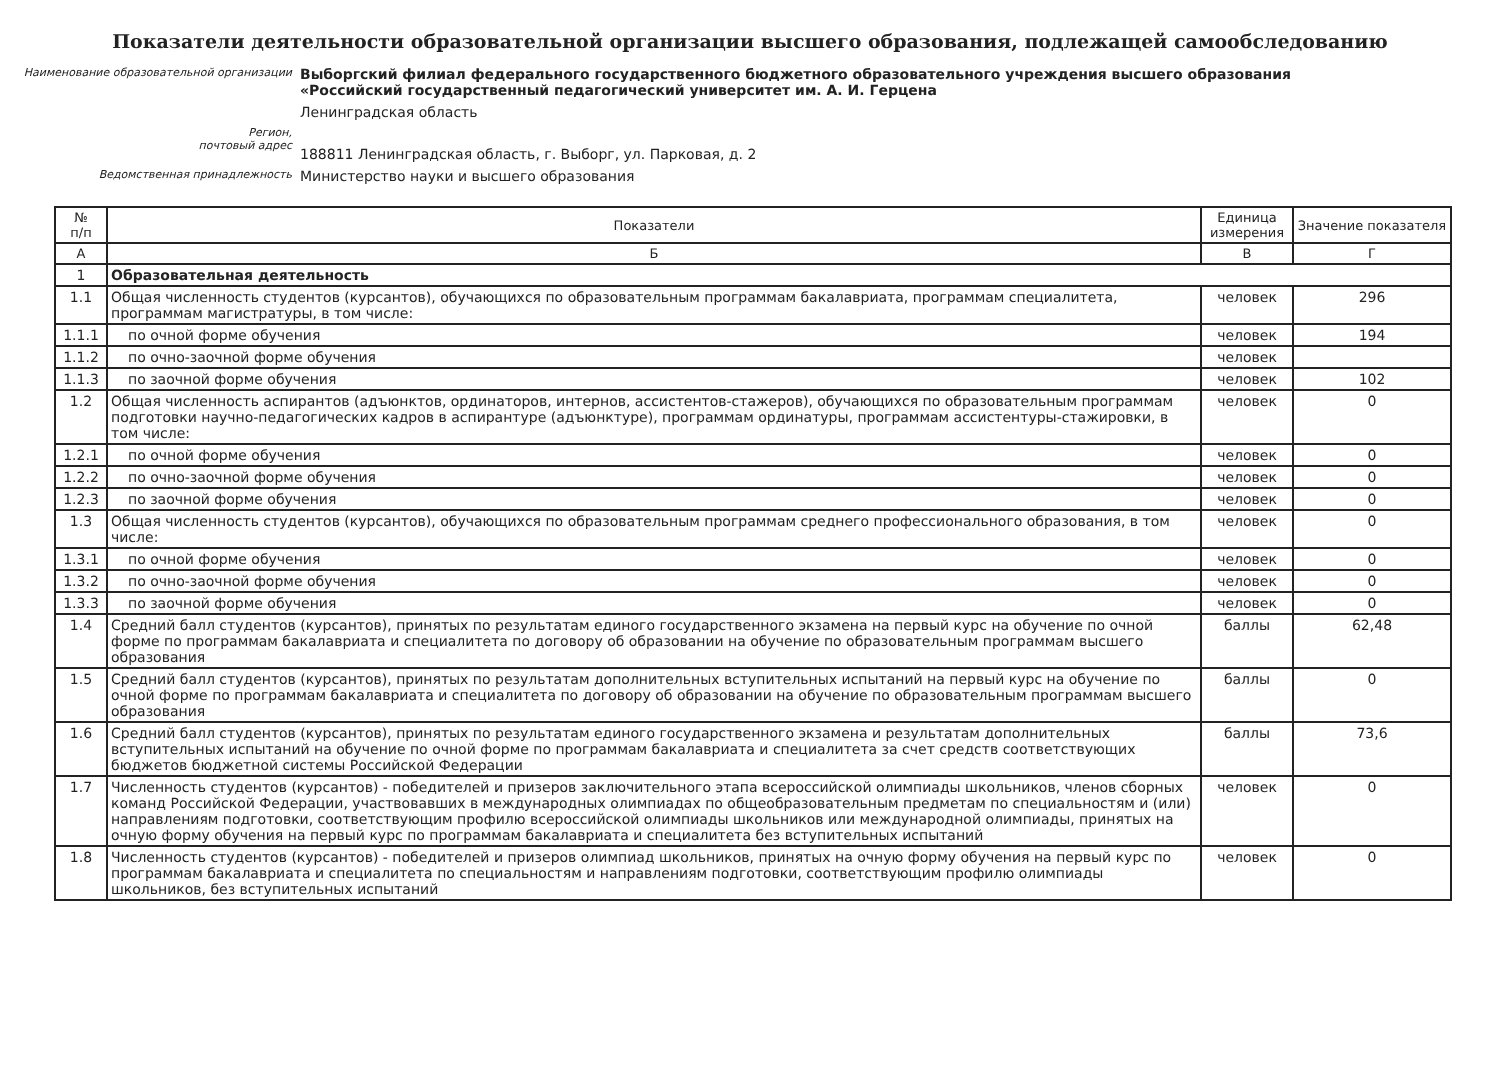Показатели деятельности образовательной организации высшего образования, подлежащей самообследованию
Наименование образовательной организации
Выборгский филиал федерального государственного бюджетного образовательного учреждения высшего образования «Российский государственный педагогический университет им. А. И. Герцена
Ленинградская область
Регион,
почтовый адрес
188811 Ленинградская область, г. Выборг, ул. Парковая, д. 2
Ведомственная принадлежность
Министерство науки и высшего образования
| № п/п | Показатели | Единица измерения | Значение показателя |
| --- | --- | --- | --- |
| А | Б | В | Г |
| 1 | Образовательная деятельность | | |
| 1.1 | Общая численность студентов (курсантов), обучающихся по образовательным программам бакалавриата, программам специалитета, программам магистратуры, в том числе: | человек | 296 |
| 1.1.1 | по очной форме обучения | человек | 194 |
| 1.1.2 | по очно-заочной форме обучения | человек | |
| 1.1.3 | по заочной форме обучения | человек | 102 |
| 1.2 | Общая численность аспирантов (адъюнктов, ординаторов, интернов, ассистентов-стажеров), обучающихся по образовательным программам подготовки научно-педагогических кадров в аспирантуре (адъюнктуре), программам ординатуры, программам ассистентуры-стажировки, в том числе: | человек | 0 |
| 1.2.1 | по очной форме обучения | человек | 0 |
| 1.2.2 | по очно-заочной форме обучения | человек | 0 |
| 1.2.3 | по заочной форме обучения | человек | 0 |
| 1.3 | Общая численность студентов (курсантов), обучающихся по образовательным программам среднего профессионального образования, в том числе: | человек | 0 |
| 1.3.1 | по очной форме обучения | человек | 0 |
| 1.3.2 | по очно-заочной форме обучения | человек | 0 |
| 1.3.3 | по заочной форме обучения | человек | 0 |
| 1.4 | Средний балл студентов (курсантов), принятых по результатам единого государственного экзамена на первый курс на обучение по очной форме по программам бакалавриата и специалитета по договору об образовании на обучение по образовательным программам высшего образования | баллы | 62,48 |
| 1.5 | Средний балл студентов (курсантов), принятых по результатам дополнительных вступительных испытаний на первый курс на обучение по очной форме по программам бакалавриата и специалитета по договору об образовании на обучение по образовательным программам высшего образования | баллы | 0 |
| 1.6 | Средний балл студентов (курсантов), принятых по результатам единого государственного экзамена и результатам дополнительных вступительных испытаний на обучение по очной форме по программам бакалавриата и специалитета за счет средств соответствующих бюджетов бюджетной системы Российской Федерации | баллы | 73,6 |
| 1.7 | Численность студентов (курсантов) - победителей и призеров заключительного этапа всероссийской олимпиады школьников, членов сборных команд Российской Федерации, участвовавших в международных олимпиадах по общеобразовательным предметам по специальностям и (или) направлениям подготовки, соответствующим профилю всероссийской олимпиады школьников или международной олимпиады, принятых на очную форму обучения на первый курс по программам бакалавриата и специалитета без вступительных испытаний | человек | 0 |
| 1.8 | Численность студентов (курсантов) - победителей и призеров олимпиад школьников, принятых на очную форму обучения на первый курс по программам бакалавриата и специалитета по специальностям и направлениям подготовки, соответствующим профилю олимпиады школьников, без вступительных испытаний | человек | 0 |